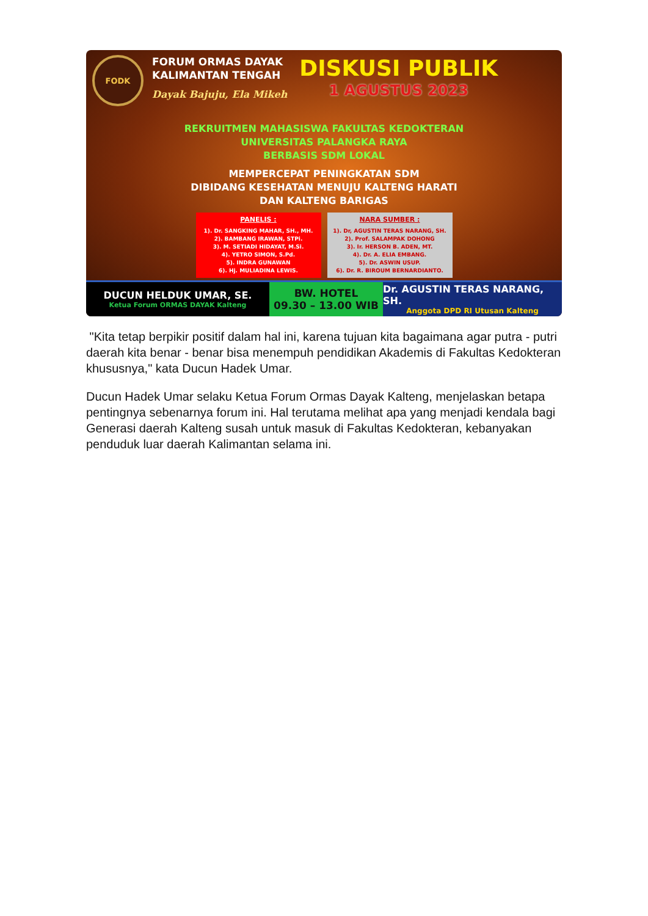FODK
FORUM ORMAS DAYAK
KALIMANTAN TENGAH
Dayak Bajuju, Ela Mikeh
DISKUSI PUBLIK
1 AGUSTUS 2023
REKRUITMEN MAHASISWA FAKULTAS KEDOKTERAN
UNIVERSITAS PALANGKA RAYA
BERBASIS SDM LOKAL
MEMPERCEPAT PENINGKATAN SDM
DIBIDANG KESEHATAN MENUJU KALTENG HARATI
DAN KALTENG BARIGAS
PANELIS :
1). Dr. SANGKING MAHAR, SH., MH.
2). BAMBANG IRAWAN, STPi.
3). M. SETIADI HIDAYAT, M.Si.
4). YETRO SIMON, S.Pd.
5). INDRA GUNAWAN
6). Hj. MULIADINA LEWIS.
NARA SUMBER :
1). Dr, AGUSTIN TERAS NARANG, SH.
2). Prof. SALAMPAK DOHONG
3). Ir. HERSON B. ADEN, MT.
4). Dr. A. ELIA EMBANG.
5). Dr. ASWIN USUP.
6). Dr. R. BIROUM BERNARDIANTO.
DUCUN HELDUK UMAR, SE.
Ketua Forum ORMAS DAYAK Kalteng
BW. HOTEL
09.30 – 13.00 WIB
Dr. AGUSTIN TERAS NARANG, SH.
Anggota DPD RI Utusan Kalteng
"Kita tetap berpikir positif dalam hal ini, karena tujuan kita bagaimana agar putra - putri daerah kita benar - benar bisa menempuh pendidikan Akademis di Fakultas Kedokteran khususnya," kata Ducun Hadek Umar.
Ducun Hadek Umar selaku Ketua Forum Ormas Dayak Kalteng, menjelaskan betapa pentingnya sebenarnya forum ini. Hal terutama melihat apa yang menjadi kendala bagi Generasi daerah Kalteng susah untuk masuk di Fakultas Kedokteran, kebanyakan penduduk luar daerah Kalimantan selama ini.